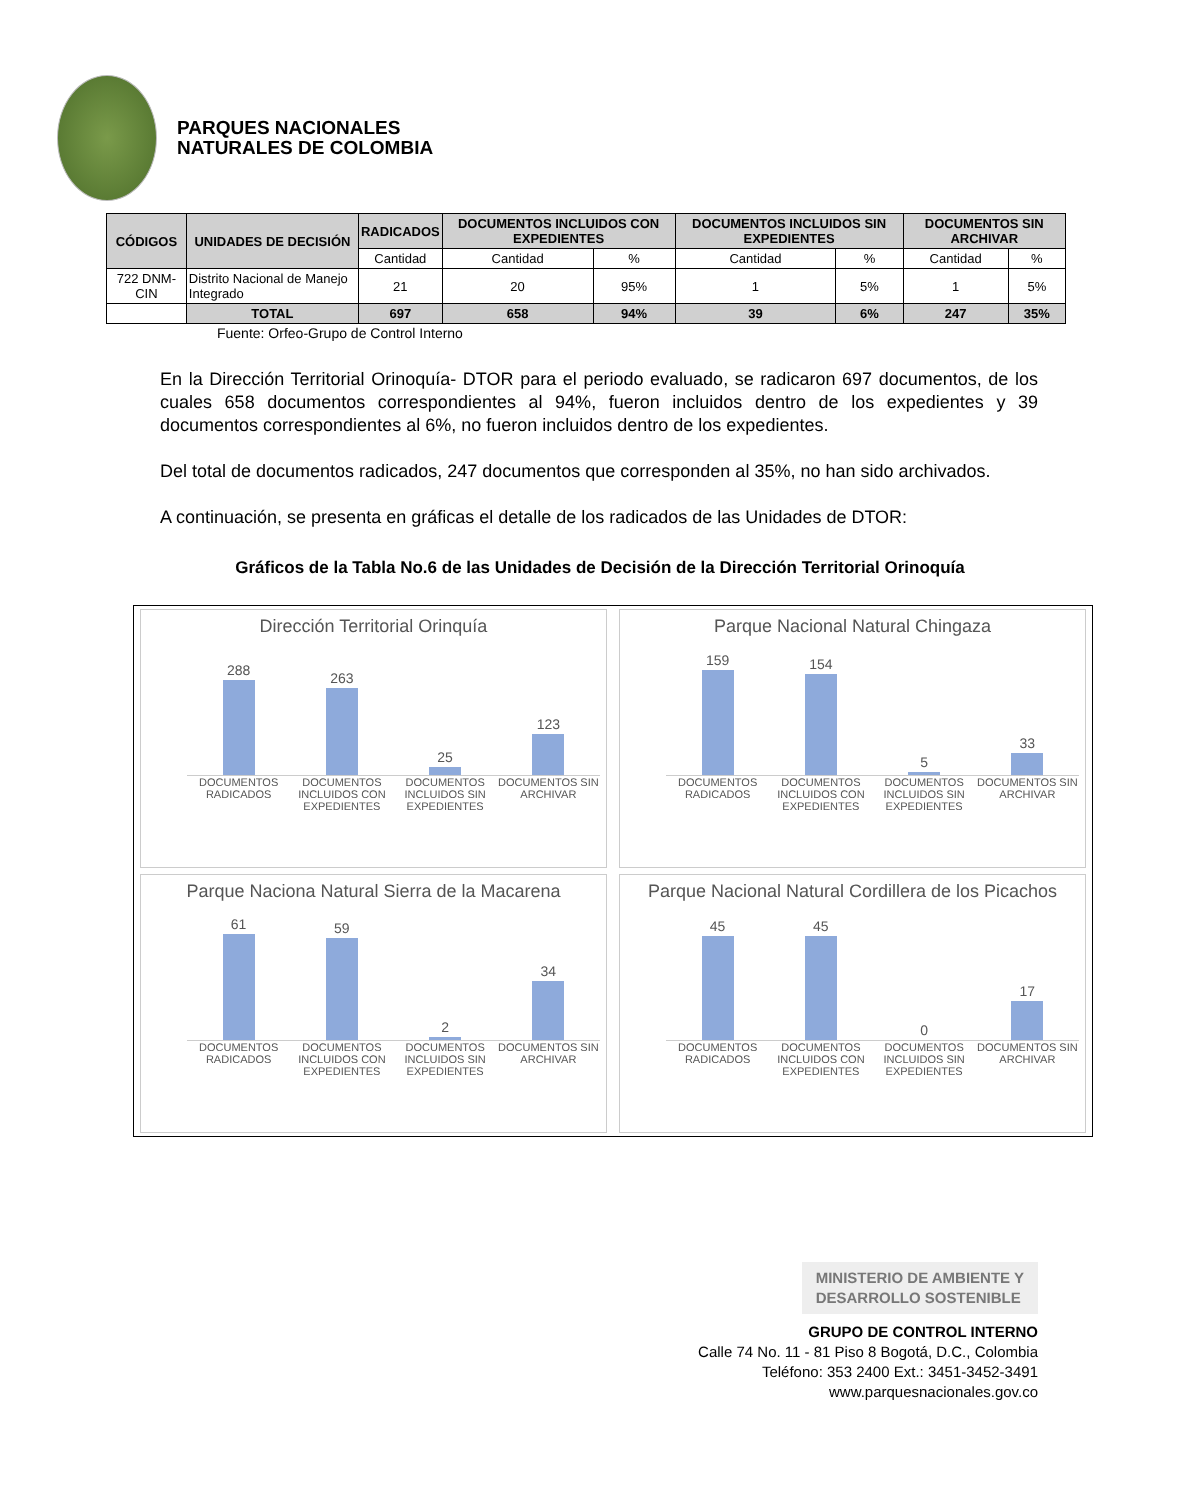PARQUES NACIONALES
NATURALES DE COLOMBIA
| CÓDIGOS | UNIDADES DE DECISIÓN | RADICADOS | DOCUMENTOS INCLUIDOS CON EXPEDIENTES | | DOCUMENTOS INCLUIDOS SIN EXPEDIENTES | | DOCUMENTOS SIN ARCHIVAR | |
| --- | --- | --- | --- | --- | --- | --- | --- | --- |
| | | Cantidad | Cantidad | % | Cantidad | % | Cantidad | % |
| 722 DNM-CIN | Distrito Nacional de Manejo Integrado | 21 | 20 | 95% | 1 | 5% | 1 | 5% |
| | TOTAL | 697 | 658 | 94% | 39 | 6% | 247 | 35% |
Fuente: Orfeo-Grupo de Control Interno
En la Dirección Territorial Orinoquía- DTOR para el periodo evaluado, se radicaron 697 documentos, de los cuales 658 documentos correspondientes al 94%, fueron incluidos dentro de los expedientes y 39 documentos correspondientes al 6%, no fueron incluidos dentro de los expedientes.
Del total de documentos radicados, 247 documentos que corresponden al 35%, no han sido archivados.
A continuación, se presenta en gráficas el detalle de los radicados de las Unidades de DTOR:
Gráficos de la Tabla No.6 de las Unidades de Decisión de la Dirección Territorial Orinoquía
Dirección Territorial Orinquía
288
263
25
123
DOCUMENTOS RADICADOS DOCUMENTOS INCLUIDOS CON EXPEDIENTES DOCUMENTOS INCLUIDOS SIN EXPEDIENTES DOCUMENTOS SIN ARCHIVAR
Parque Nacional Natural Chingaza
159
154
5
33
DOCUMENTOS RADICADOS DOCUMENTOS INCLUIDOS CON EXPEDIENTES DOCUMENTOS INCLUIDOS SIN EXPEDIENTES DOCUMENTOS SIN ARCHIVAR
Parque Naciona Natural Sierra de la Macarena
61
59
2
34
DOCUMENTOS RADICADOS DOCUMENTOS INCLUIDOS CON EXPEDIENTES DOCUMENTOS INCLUIDOS SIN EXPEDIENTES DOCUMENTOS SIN ARCHIVAR
Parque Nacional Natural Cordillera de los Picachos
45
45
0
17
DOCUMENTOS RADICADOS DOCUMENTOS INCLUIDOS CON EXPEDIENTES DOCUMENTOS INCLUIDOS SIN EXPEDIENTES DOCUMENTOS SIN ARCHIVAR
MINISTERIO DE AMBIENTE Y
DESARROLLO SOSTENIBLE
GRUPO DE CONTROL INTERNO
Calle 74 No. 11 - 81 Piso 8 Bogotá, D.C., Colombia
Teléfono: 353 2400 Ext.: 3451-3452-3491
www.parquesnacionales.gov.co